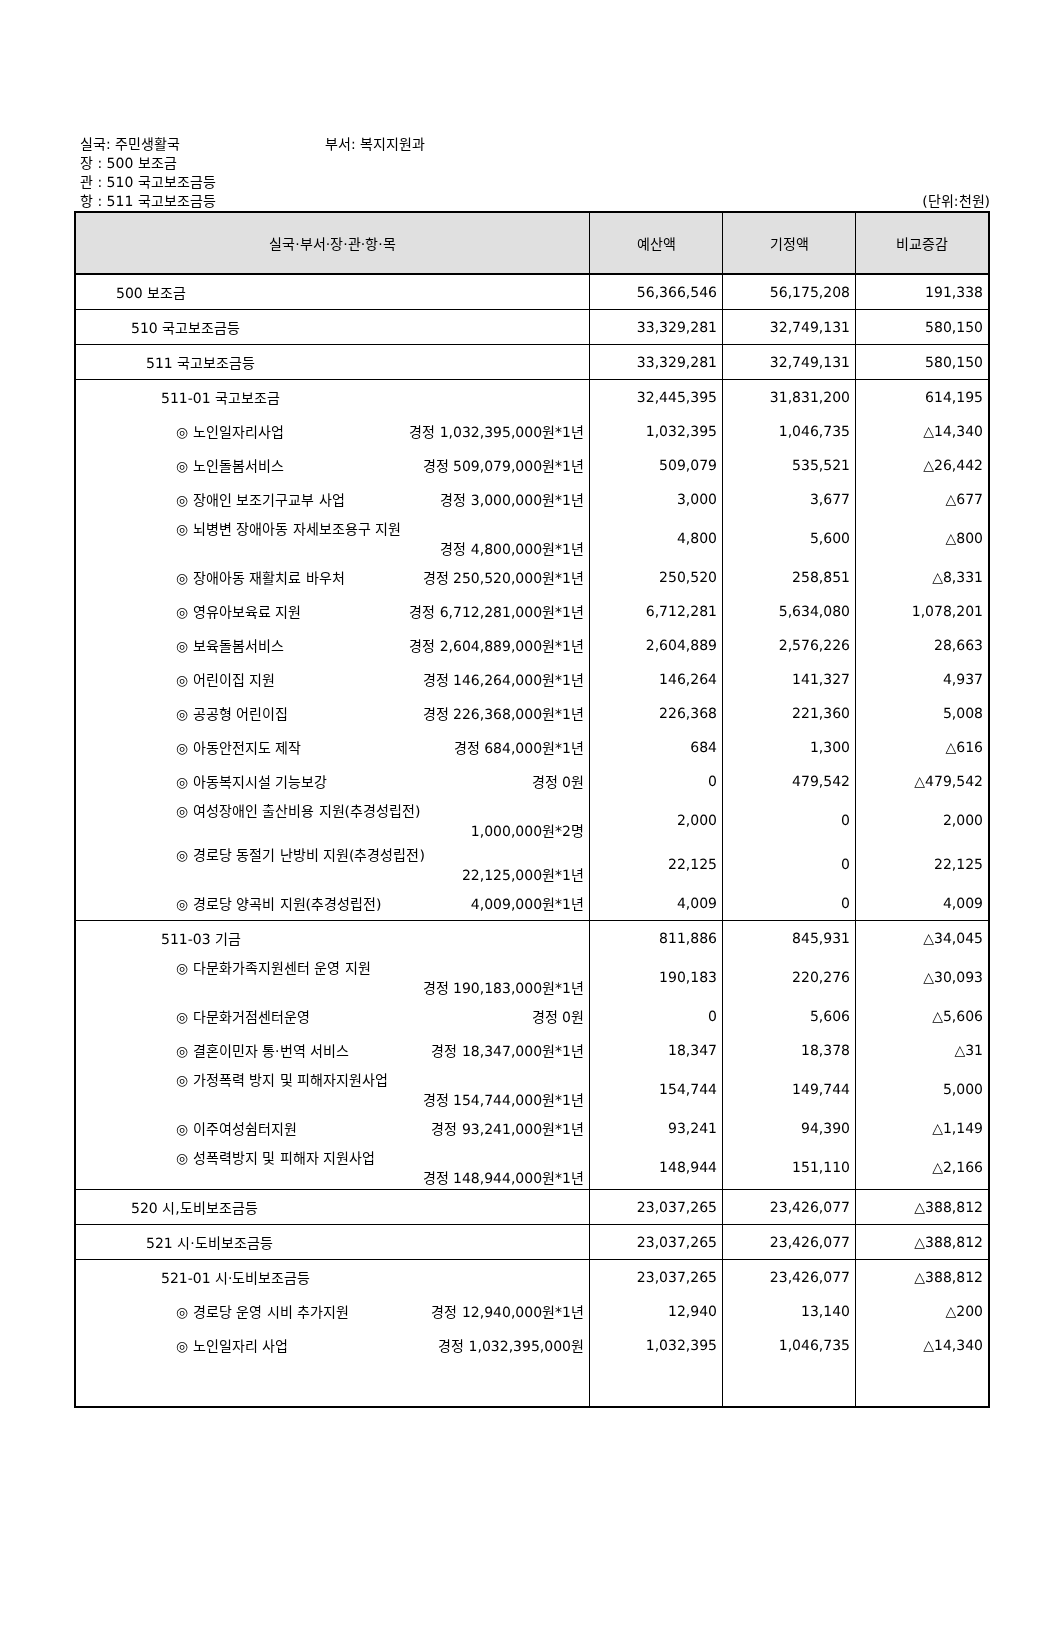실국: 주민생활국 부서: 복지지원과
장 : 500 보조금
관 : 510 국고보조금등
항 : 511 국고보조금등 (단위:천원)
| 실국·부서·장·관·항·목 | 예산액 | 기정액 | 비교증감 |
| --- | --- | --- | --- |
| 500 보조금 | 56,366,546 | 56,175,208 | 191,338 |
| 510 국고보조금등 | 33,329,281 | 32,749,131 | 580,150 |
| 511 국고보조금등 | 33,329,281 | 32,749,131 | 580,150 |
| 511-01 국고보조금 | 32,445,395 | 31,831,200 | 614,195 |
| ◎ 노인일자리사업 경정 1,032,395,000원*1년 | 1,032,395 | 1,046,735 | △14,340 |
| ◎ 노인돌봄서비스 경정 509,079,000원*1년 | 509,079 | 535,521 | △26,442 |
| ◎ 장애인 보조기구교부 사업 경정 3,000,000원*1년 | 3,000 | 3,677 | △677 |
| ◎ 뇌병변 장애아동 자세보조용구 지원 경정 4,800,000원*1년 | 4,800 | 5,600 | △800 |
| ◎ 장애아동 재활치료 바우처 경정 250,520,000원*1년 | 250,520 | 258,851 | △8,331 |
| ◎ 영유아보육료 지원 경정 6,712,281,000원*1년 | 6,712,281 | 5,634,080 | 1,078,201 |
| ◎ 보육돌봄서비스 경정 2,604,889,000원*1년 | 2,604,889 | 2,576,226 | 28,663 |
| ◎ 어린이집 지원 경정 146,264,000원*1년 | 146,264 | 141,327 | 4,937 |
| ◎ 공공형 어린이집 경정 226,368,000원*1년 | 226,368 | 221,360 | 5,008 |
| ◎ 아동안전지도 제작 경정 684,000원*1년 | 684 | 1,300 | △616 |
| ◎ 아동복지시설 기능보강 경정 0원 | 0 | 479,542 | △479,542 |
| ◎ 여성장애인 출산비용 지원(추경성립전) 1,000,000원*2명 | 2,000 | 0 | 2,000 |
| ◎ 경로당 동절기 난방비 지원(추경성립전) 22,125,000원*1년 | 22,125 | 0 | 22,125 |
| ◎ 경로당 양곡비 지원(추경성립전) 4,009,000원*1년 | 4,009 | 0 | 4,009 |
| 511-03 기금 | 811,886 | 845,931 | △34,045 |
| ◎ 다문화가족지원센터 운영 지원 경정 190,183,000원*1년 | 190,183 | 220,276 | △30,093 |
| ◎ 다문화거점센터운영 경정 0원 | 0 | 5,606 | △5,606 |
| ◎ 결혼이민자 통·번역 서비스 경정 18,347,000원*1년 | 18,347 | 18,378 | △31 |
| ◎ 가정폭력 방지 및 피해자지원사업 경정 154,744,000원*1년 | 154,744 | 149,744 | 5,000 |
| ◎ 이주여성쉼터지원 경정 93,241,000원*1년 | 93,241 | 94,390 | △1,149 |
| ◎ 성폭력방지 및 피해자 지원사업 경정 148,944,000원*1년 | 148,944 | 151,110 | △2,166 |
| 520 시,도비보조금등 | 23,037,265 | 23,426,077 | △388,812 |
| 521 시·도비보조금등 | 23,037,265 | 23,426,077 | △388,812 |
| 521-01 시·도비보조금등 | 23,037,265 | 23,426,077 | △388,812 |
| ◎ 경로당 운영 시비 추가지원 경정 12,940,000원*1년 | 12,940 | 13,140 | △200 |
| ◎ 노인일자리 사업 경정 1,032,395,000원 | 1,032,395 | 1,046,735 | △14,340 |